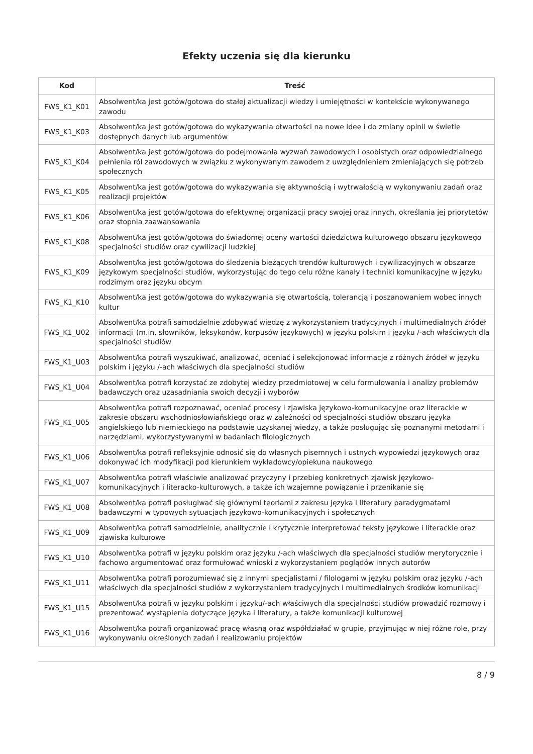Efekty uczenia się dla kierunku
| Kod | Treść |
| --- | --- |
| FWS_K1_K01 | Absolwent/ka jest gotów/gotowa do stałej aktualizacji wiedzy i umiejętności w kontekście wykonywanego zawodu |
| FWS_K1_K03 | Absolwent/ka jest gotów/gotowa do wykazywania otwartości na nowe idee i do zmiany opinii w świetle dostępnych danych lub argumentów |
| FWS_K1_K04 | Absolwent/ka jest gotów/gotowa do podejmowania wyzwań zawodowych i osobistych oraz odpowiedzialnego pełnienia ról zawodowych w związku z wykonywanym zawodem z uwzględnieniem zmieniających się potrzeb społecznych |
| FWS_K1_K05 | Absolwent/ka jest gotów/gotowa do wykazywania się aktywnością i wytrwałością w wykonywaniu zadań oraz realizacji projektów |
| FWS_K1_K06 | Absolwent/ka jest gotów/gotowa do efektywnej organizacji pracy swojej oraz innych, określania jej priorytetów oraz stopnia zaawansowania |
| FWS_K1_K08 | Absolwent/ka jest gotów/gotowa do świadomej oceny wartości dziedzictwa kulturowego obszaru językowego specjalności studiów oraz cywilizacji ludzkiej |
| FWS_K1_K09 | Absolwent/ka jest gotów/gotowa do śledzenia bieżących trendów kulturowych i cywilizacyjnych w obszarze językowym specjalności studiów, wykorzystując do tego celu różne kanały i techniki komunikacyjne w języku rodzimym oraz języku obcym |
| FWS_K1_K10 | Absolwent/ka jest gotów/gotowa do wykazywania się otwartością, tolerancją i poszanowaniem wobec innych kultur |
| FWS_K1_U02 | Absolwent/ka potrafi samodzielnie zdobywać wiedzę z wykorzystaniem tradycyjnych i multimedialnych źródeł informacji (m.in. słowników, leksykonów, korpusów językowych) w języku polskim i języku /-ach właściwych dla specjalności studiów |
| FWS_K1_U03 | Absolwent/ka potrafi wyszukiwać, analizować, oceniać i selekcjonować informacje z różnych źródeł w języku polskim i języku /-ach właściwych dla specjalności studiów |
| FWS_K1_U04 | Absolwent/ka potrafi korzystać ze zdobytej wiedzy przedmiotowej w celu formułowania i analizy problemów badawczych oraz uzasadniania swoich decyzji i wyborów |
| FWS_K1_U05 | Absolwent/ka potrafi rozpoznawać, oceniać procesy i zjawiska językowo-komunikacyjne oraz literackie w zakresie obszaru wschodniosłowiańskiego oraz w zależności od specjalności studiów obszaru języka angielskiego lub niemieckiego na podstawie uzyskanej wiedzy, a także posługując się poznanymi metodami i narzędziami, wykorzystywanymi w badaniach filologicznych |
| FWS_K1_U06 | Absolwent/ka potrafi refleksyjnie odnosić się do własnych pisemnych i ustnych wypowiedzi językowych oraz dokonywać ich modyfikacji pod kierunkiem wykładowcy/opiekuna naukowego |
| FWS_K1_U07 | Absolwent/ka potrafi właściwie analizować przyczyny i przebieg konkretnych zjawisk językowo-komunikacyjnych i literacko-kulturowych, a także ich wzajemne powiązanie i przenikanie się |
| FWS_K1_U08 | Absolwent/ka potrafi posługiwać się głównymi teoriami z zakresu języka i literatury paradygmatami badawczymi w typowych sytuacjach językowo-komunikacyjnych i społecznych |
| FWS_K1_U09 | Absolwent/ka potrafi samodzielnie, analitycznie i krytycznie interpretować teksty językowe i literackie oraz zjawiska kulturowe |
| FWS_K1_U10 | Absolwent/ka potrafi w języku polskim oraz języku /-ach właściwych dla specjalności studiów merytorycznie i fachowo argumentować oraz formułować wnioski z wykorzystaniem poglądów innych autorów |
| FWS_K1_U11 | Absolwent/ka potrafi porozumiewać się z innymi specjalistami / filologami w języku polskim oraz języku /-ach właściwych dla specjalności studiów z wykorzystaniem tradycyjnych i multimedialnych środków komunikacji |
| FWS_K1_U15 | Absolwent/ka potrafi w języku polskim i języku/-ach właściwych dla specjalności studiów prowadzić rozmowy i prezentować wystąpienia dotyczące języka i literatury, a także komunikacji kulturowej |
| FWS_K1_U16 | Absolwent/ka potrafi organizować pracę własną oraz współdziałać w grupie, przyjmując w niej różne role, przy wykonywaniu określonych zadań i realizowaniu projektów |
8 / 9